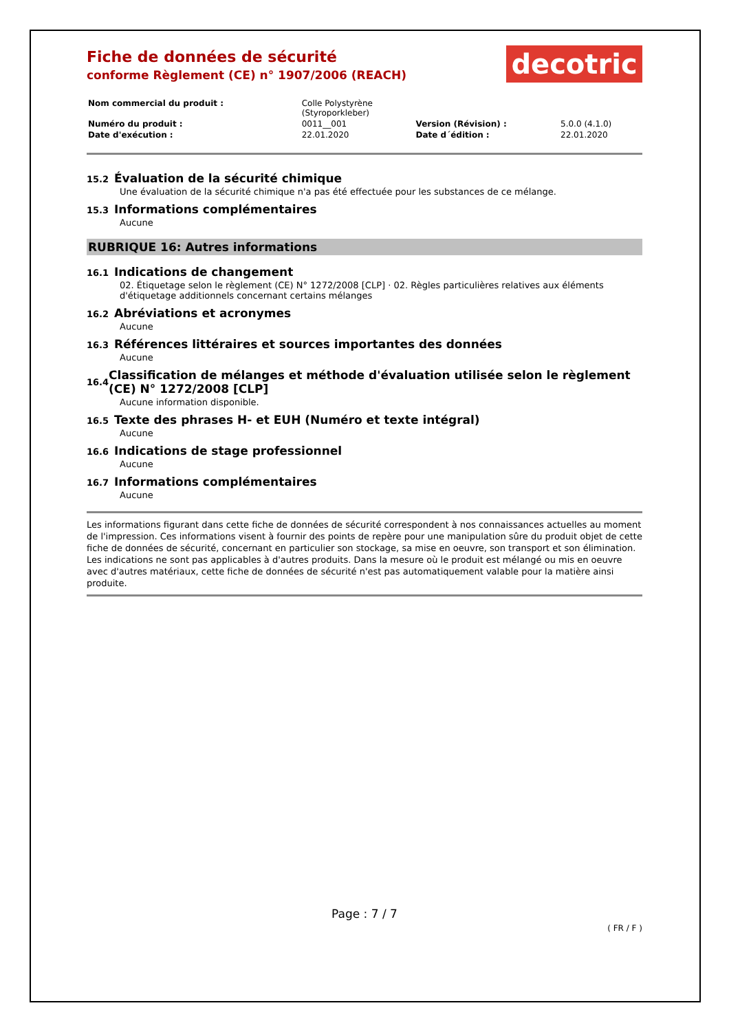Fiche de données de sécurité
conforme Règlement (CE) n° 1907/2006 (REACH)
decotric
| Nom commercial du produit : | Colle Polystyrène (Styroporkleber) | | |
| Numéro du produit : | 0011__001 | Version (Révision) : | 5.0.0 (4.1.0) |
| Date d'exécution : | 22.01.2020 | Date d´édition : | 22.01.2020 |
15.2 Évaluation de la sécurité chimique
Une évaluation de la sécurité chimique n'a pas été effectuée pour les substances de ce mélange.
15.3 Informations complémentaires
Aucune
RUBRIQUE 16: Autres informations
16.1 Indications de changement
02. Étiquetage selon le règlement (CE) N° 1272/2008 [CLP] · 02. Règles particulières relatives aux éléments d'étiquetage additionnels concernant certains mélanges
16.2 Abréviations et acronymes
Aucune
16.3 Références littéraires et sources importantes des données
Aucune
16.4 Classification de mélanges et méthode d'évaluation utilisée selon le règlement (CE) N° 1272/2008 [CLP]
Aucune information disponible.
16.5 Texte des phrases H- et EUH (Numéro et texte intégral)
Aucune
16.6 Indications de stage professionnel
Aucune
16.7 Informations complémentaires
Aucune
Les informations figurant dans cette fiche de données de sécurité correspondent à nos connaissances actuelles au moment de l'impression. Ces informations visent à fournir des points de repère pour une manipulation sûre du produit objet de cette fiche de données de sécurité, concernant en particulier son stockage, sa mise en oeuvre, son transport et son élimination. Les indications ne sont pas applicables à d'autres produits. Dans la mesure où le produit est mélangé ou mis en oeuvre avec d'autres matériaux, cette fiche de données de sécurité n'est pas automatiquement valable pour la matière ainsi produite.
Page : 7 / 7
( FR / F )